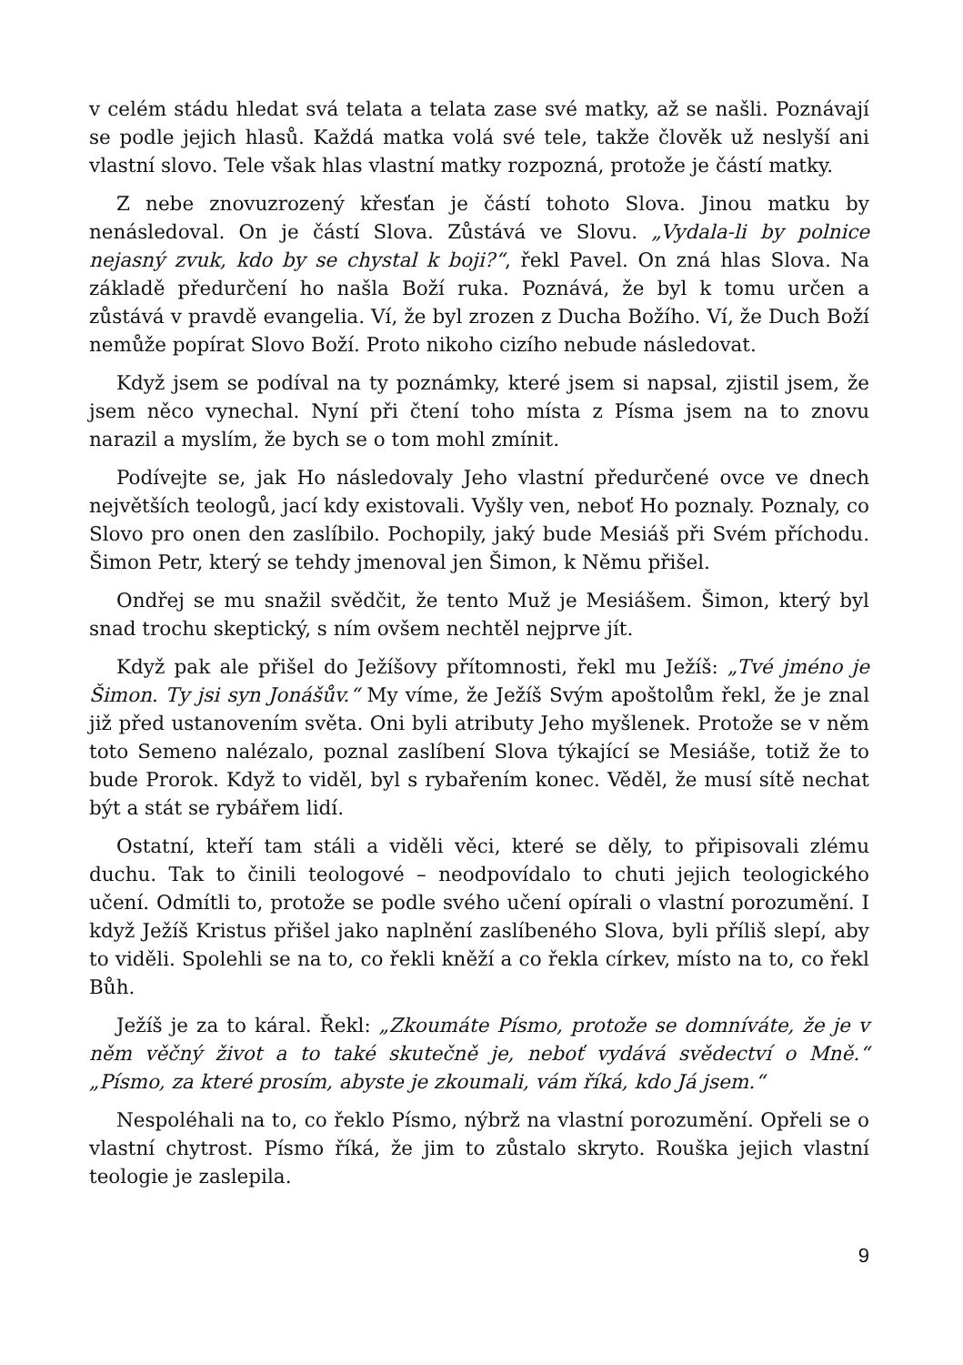v celém stádu hledat svá telata a telata zase své matky, až se našli. Poznávají se podle jejich hlasů. Každá matka volá své tele, takže člověk už neslyší ani vlastní slovo. Tele však hlas vlastní matky rozpozná, protože je částí matky.
Z nebe znovuzrozený křesťan je částí tohoto Slova. Jinou matku by nenásledoval. On je částí Slova. Zůstává ve Slovu. „Vydala-li by polnice nejasný zvuk, kdo by se chystal k boji?“, řekl Pavel. On zná hlas Slova. Na základě předurčení ho našla Boží ruka. Poznává, že byl k tomu určen a zůstává v pravdě evangelia. Ví, že byl zrozen z Ducha Božího. Ví, že Duch Boží nemůže popírat Slovo Boží. Proto nikoho cizího nebude následovat.
Když jsem se podíval na ty poznámky, které jsem si napsal, zjistil jsem, že jsem něco vynechal. Nyní při čtení toho místa z Písma jsem na to znovu narazil a myslím, že bych se o tom mohl zmínit.
Podívejte se, jak Ho následovaly Jeho vlastní předurčené ovce ve dnech největších teologů, jací kdy existovali. Vyšly ven, neboť Ho poznaly. Poznaly, co Slovo pro onen den zaslíbilo. Pochopily, jaký bude Mesiáš při Svém příchodu. Šimon Petr, který se tehdy jmenoval jen Šimon, k Němu přišel.
Ondřej se mu snažil svědčit, že tento Muž je Mesiášem. Šimon, který byl snad trochu skeptický, s ním ovšem nechtěl nejprve jít.
Když pak ale přišel do Ježíšovy přítomnosti, řekl mu Ježíš: „Tvé jméno je Šimon. Ty jsi syn Jonášův.“ My víme, že Ježíš Svým apoštolům řekl, že je znal již před ustanovením světa. Oni byli atributy Jeho myšlenek. Protože se v něm toto Semeno nalézalo, poznal zaslíbení Slova týkající se Mesiáše, totiž že to bude Prorok. Když to viděl, byl s rybařením konec. Věděl, že musí sítě nechat být a stát se rybářem lidí.
Ostatní, kteří tam stáli a viděli věci, které se děly, to připisovali zlému duchu. Tak to činili teologové – neodpovídalo to chuti jejich teologického učení. Odmítli to, protože se podle svého učení opírali o vlastní porozumění. I když Ježíš Kristus přišel jako naplnění zaslíbeného Slova, byli příliš slepí, aby to viděli. Spolehli se na to, co řekli kněží a co řekla církev, místo na to, co řekl Bůh.
Ježíš je za to káral. Řekl: „Zkoumáte Písmo, protože se domníváte, že je v něm věčný život a to také skutečně je, neboť vydává svědectví o Mně.“ „Písmo, za které prosím, abyste je zkoumali, vám říká, kdo Já jsem.“
Nespoléhali na to, co řeklo Písmo, nýbrž na vlastní porozumění. Opřeli se o vlastní chytrost. Písmo říká, že jim to zůstalo skryto. Rouška jejich vlastní teologie je zaslepila.
9